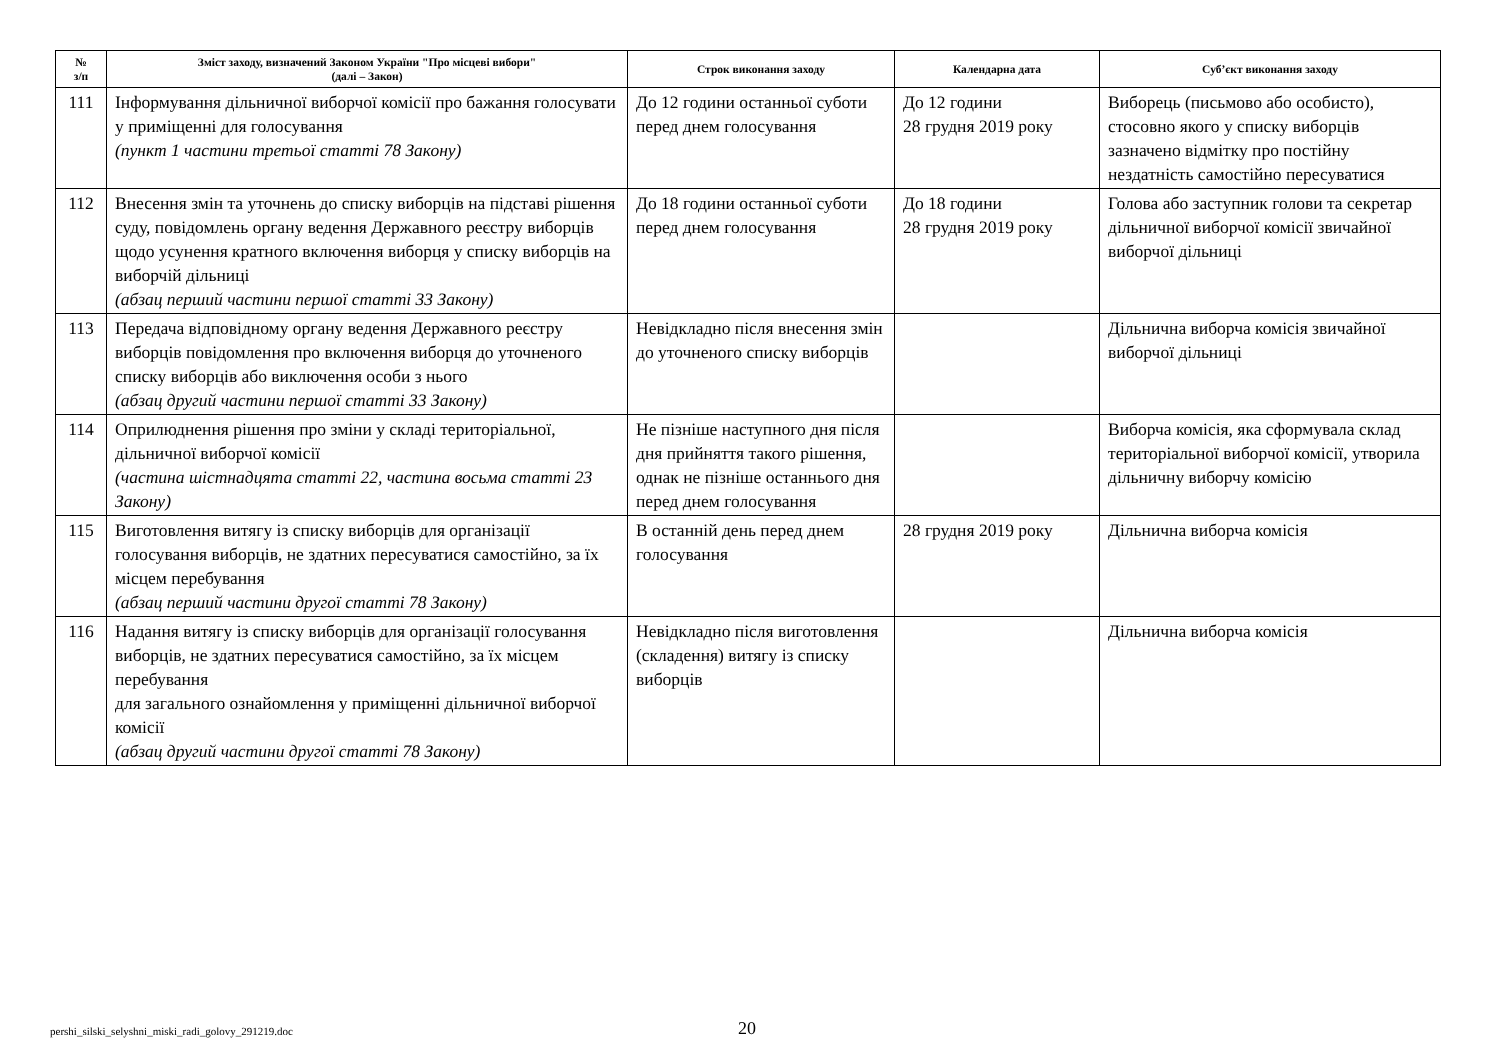| № з/п | Зміст заходу, визначений Законом України "Про місцеві вибори" (далі – Закон) | Строк виконання заходу | Календарна дата | Суб’єкт виконання заходу |
| --- | --- | --- | --- | --- |
| 111 | Інформування дільничної виборчої комісії про бажання голосувати у приміщенні для голосування (пункт 1 частини третьої статті 78 Закону) | До 12 години останньої суботи перед днем голосування | До 12 години 28 грудня 2019 року | Виборець (письмово або особисто), стосовно якого у списку виборців зазначено відмітку про постійну нездатність самостійно пересуватися |
| 112 | Внесення змін та уточнень до списку виборців на підставі рішення суду, повідомлень органу ведення Державного реєстру виборців щодо усунення кратного включення виборця у списку виборців на виборчій дільниці (абзац перший частини першої статті 33 Закону) | До 18 години останньої суботи перед днем голосування | До 18 години 28 грудня 2019 року | Голова або заступник голови та секретар дільничної виборчої комісії звичайної виборчої дільниці |
| 113 | Передача відповідному органу ведення Державного реєстру виборців повідомлення про включення виборця до уточненого списку виборців або виключення особи з нього (абзац другий частини першої статті 33 Закону) | Невідкладно після внесення змін до уточненого списку виборців | | Дільнична виборча комісія звичайної виборчої дільниці |
| 114 | Оприлюднення рішення про зміни у складі територіальної, дільничної виборчої комісії (частина шістнадцята статті 22, частина восьма статті 23 Закону) | Не пізніше наступного дня після дня прийняття такого рішення, однак не пізніше останнього дня перед днем голосування | | Виборча комісія, яка сформувала склад територіальної виборчої комісії, утворила дільничну виборчу комісію |
| 115 | Виготовлення витягу із списку виборців для організації голосування виборців, не здатних пересуватися самостійно, за їх місцем перебування (абзац перший частини другої статті 78 Закону) | В останній день перед днем голосування | 28 грудня 2019 року | Дільнична виборча комісія |
| 116 | Надання витягу із списку виборців для організації голосування виборців, не здатних пересуватися самостійно, за їх місцем перебування для загального ознайомлення у приміщенні дільничної виборчої комісії (абзац другий частини другої статті 78 Закону) | Невідкладно після виготовлення (складення) витягу із списку виборців | | Дільнична виборча комісія |
pershi_silski_selyshni_miski_radi_golovy_291219.doc
20